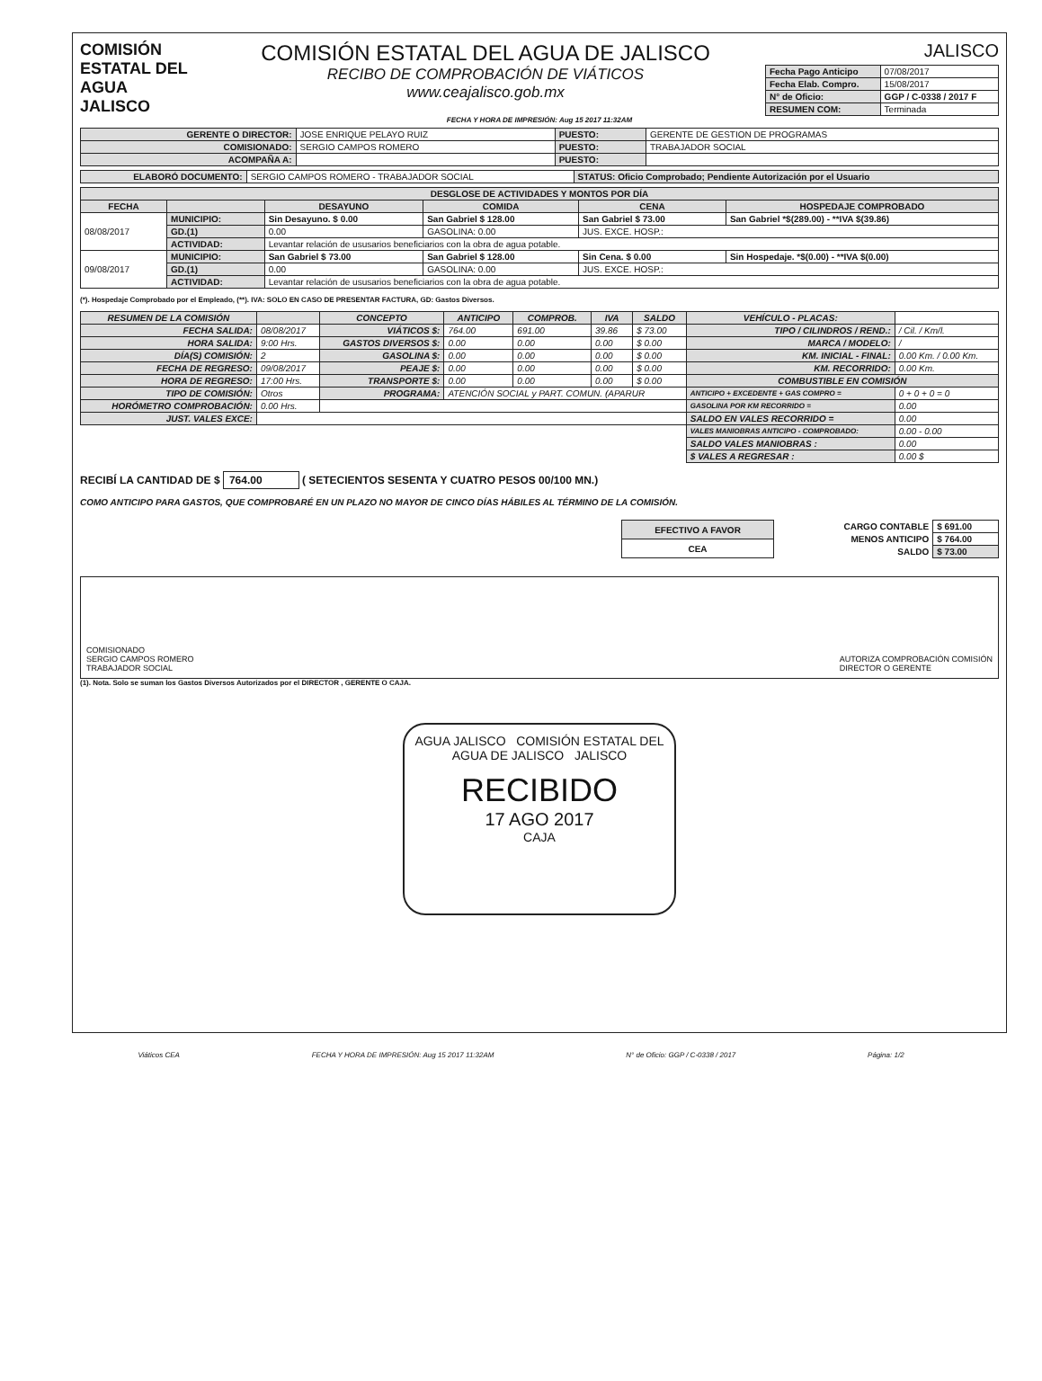COMISIÓN ESTATAL DEL
AGUA
JALISCO
COMISIÓN ESTATAL DEL AGUA DE JALISCO
RECIBO DE COMPROBACIÓN DE VIÁTICOS
www.ceajalisco.gob.mx
JALISCO
| Fecha Pago Anticipo | 07/08/2017 |
| Fecha Elab. Compro. | 15/08/2017 |
| N° de Oficio: | GGP / C-0338 / 2017 F |
| RESUMEN COM: | Terminada |
FECHA Y HORA DE IMPRESIÓN: Aug 15 2017 11:32AM
| GERENTE O DIRECTOR: | JOSE ENRIQUE PELAYO RUIZ | PUESTO: | GERENTE DE GESTION DE PROGRAMAS |
| COMISIONADO: | SERGIO CAMPOS ROMERO | PUESTO: | TRABAJADOR SOCIAL |
| ACOMPAÑA A: | | PUESTO: | |
| ELABORÓ DOCUMENTO: | SERGIO CAMPOS ROMERO - TRABAJADOR SOCIAL | STATUS: Oficio Comprobado; Pendiente Autorización por el Usuario |
| DESGLOSE DE ACTIVIDADES Y MONTOS POR DÍA | | | | | |
| --- | --- | --- | --- | --- | --- |
| FECHA | | DESAYUNO | COMIDA | CENA | HOSPEDAJE COMPROBADO |
| 08/08/2017 | MUNICIPIO: | Sin Desayuno. $ 0.00 | San Gabriel $ 128.00 | San Gabriel $ 73.00 | San Gabriel *$(289.00) - **IVA $(39.86) |
| | GD.(1) | 0.00 | GASOLINA: 0.00 | JUS. EXCE. HOSP.: | |
| | ACTIVIDAD: | Levantar relación de ususarios beneficiarios con la obra de agua potable. | | | |
| 09/08/2017 | MUNICIPIO: | San Gabriel $ 73.00 | San Gabriel $ 128.00 | Sin Cena. $ 0.00 | Sin Hospedaje. *$(0.00) - **IVA $(0.00) |
| | GD.(1) | 0.00 | GASOLINA: 0.00 | JUS. EXCE. HOSP.: | |
| | ACTIVIDAD: | Levantar relación de ususarios beneficiarios con la obra de agua potable. | | | |
(*). Hospedaje Comprobado por el Empleado, (**). IVA: SOLO EN CASO DE PRESENTAR FACTURA, GD: Gastos Diversos.
| RESUMEN DE LA COMISIÓN | | CONCEPTO | ANTICIPO | COMPROB. | IVA | SALDO | VEHÍCULO - PLACAS: | |
| FECHA SALIDA: | 08/08/2017 | VIÁTICOS $: | 764.00 | 691.00 | 39.86 | $ 73.00 | TIPO / CILINDROS / REND.: | / Cil. / Km/l. |
| HORA SALIDA: | 9:00 Hrs. | GASTOS DIVERSOS $: | 0.00 | 0.00 | 0.00 | $ 0.00 | MARCA / MODELO: | / |
| DÍA(S) COMISIÓN: | 2 | GASOLINA $: | 0.00 | 0.00 | 0.00 | $ 0.00 | KM. INICIAL - FINAL: | 0.00 Km. / 0.00 Km. |
| FECHA DE REGRESO: | 09/08/2017 | PEAJE $: | 0.00 | 0.00 | 0.00 | $ 0.00 | KM. RECORRIDO: | 0.00 Km. |
| HORA DE REGRESO: | 17:00 Hrs. | TRANSPORTE $: | 0.00 | 0.00 | 0.00 | $ 0.00 | COMBUSTIBLE EN COMISIÓN | |
| TIPO DE COMISIÓN: | Otros | PROGRAMA: | ATENCIÓN SOCIAL y PART. COMUN. (APARUR | | | | ANTICIPO + EXCEDENTE + GAS COMPRO = | 0 + 0 + 0 = 0 |
| HORÓMETRO COMPROBACIÓN: | 0.00 Hrs. | | | | | | GASOLINA POR KM RECORRIDO = | 0.00 |
| JUST. VALES EXCE: | | | | | | | SALDO EN VALES RECORRIDO = | 0.00 |
| | | | | | | | VALES MANIOBRAS ANTICIPO - COMPROBADO: | 0.00 - 0.00 |
| | | | | | | | SALDO VALES MANIOBRAS : | 0.00 |
| | | | | | | | $ VALES A REGRESAR : | 0.00 $ |
RECIBÍ LA CANTIDAD DE $ 764.00 ( SETECIENTOS SESENTA Y CUATRO PESOS 00/100 MN.)
COMO ANTICIPO PARA GASTOS, QUE COMPROBARÉ EN UN PLAZO NO MAYOR DE CINCO DÍAS HÁBILES AL TÉRMINO DE LA COMISIÓN.
| EFECTIVO A FAVOR |
| CEA |
| CARGO CONTABLE | $ 691.00 |
| MENOS ANTICIPO | $ 764.00 |
| SALDO | $ 73.00 |
COMISIONADO
SERGIO CAMPOS ROMERO
TRABAJADOR SOCIAL
AUTORIZA COMPROBACIÓN COMISIÓN
DIRECTOR O GERENTE
(1). Nota. Solo se suman los Gastos Diversos Autorizados por el DIRECTOR , GERENTE O CAJA.
AGUA JALISCO COMISIÓN ESTATAL DEL AGUA DE JALISCO JALISCO
RECIBIDO
17 AGO 2017
CAJA
Viáticos CEA FECHA Y HORA DE IMPRESIÓN: Aug 15 2017 11:32AM N° de Oficio: GGP / C-0338 / 2017 Página: 1/2